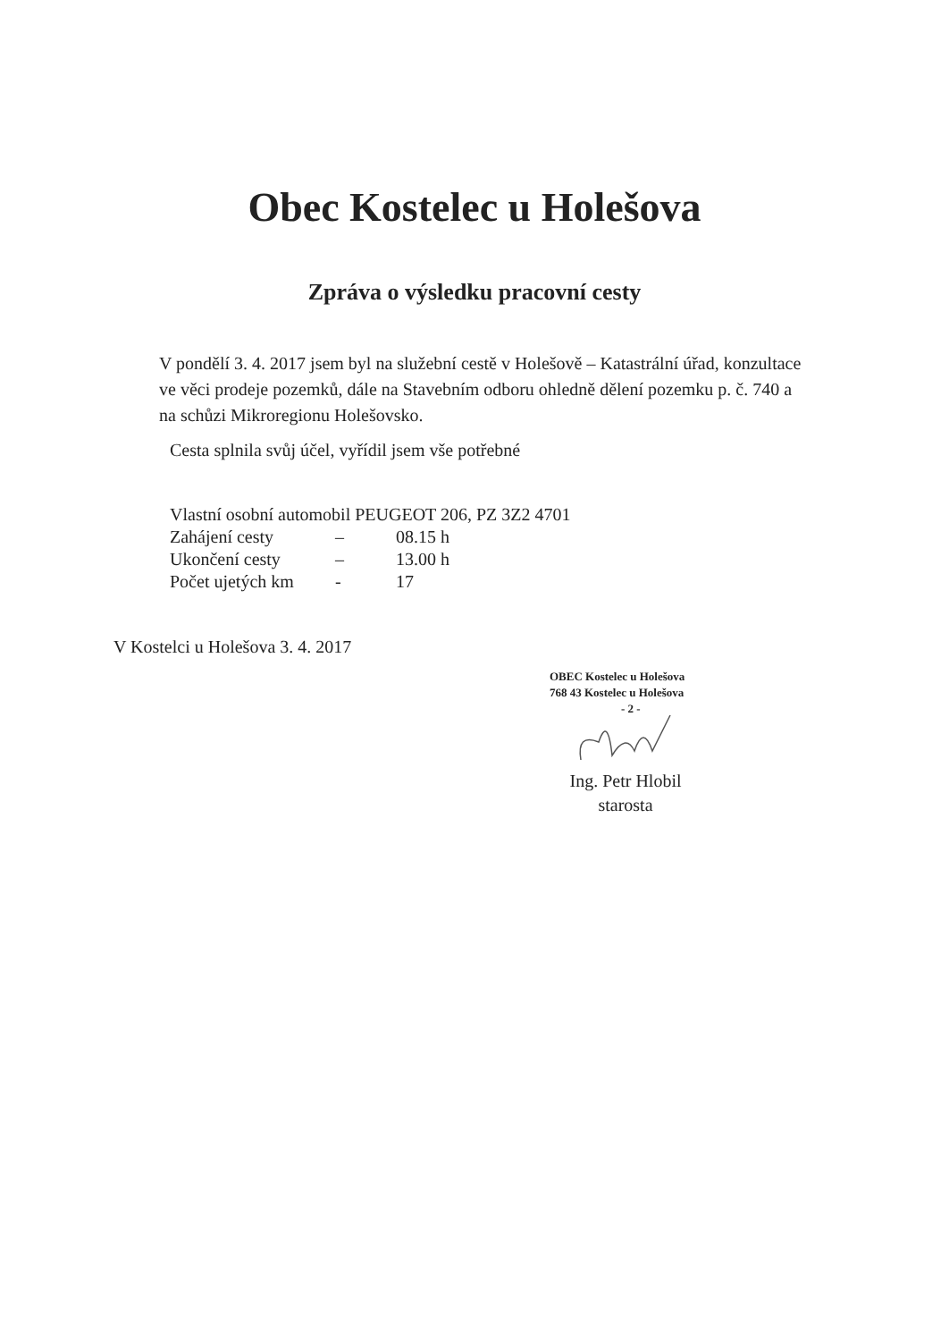Obec Kostelec u Holešova
Zpráva o výsledku pracovní cesty
V pondělí 3. 4. 2017 jsem byl na služební cestě v Holešově – Katastrální úřad, konzultace ve věci prodeje pozemků, dále na Stavebním odboru ohledně dělení pozemku p. č. 740 a na schůzi Mikroregionu Holešovsko.
Cesta splnila svůj účel, vyřídil jsem vše potřebné
Vlastní osobní automobil PEUGEOT 206, PZ 3Z2 4701
Zahájení cesty – 08.15 h
Ukončení cesty – 13.00 h
Počet ujetých km - 17
V Kostelci u Holešova 3. 4. 2017
OBEC Kostelec u Holešova
768 43 Kostelec u Holešova
- 2 -
Ing. Petr Hlobil
starosta